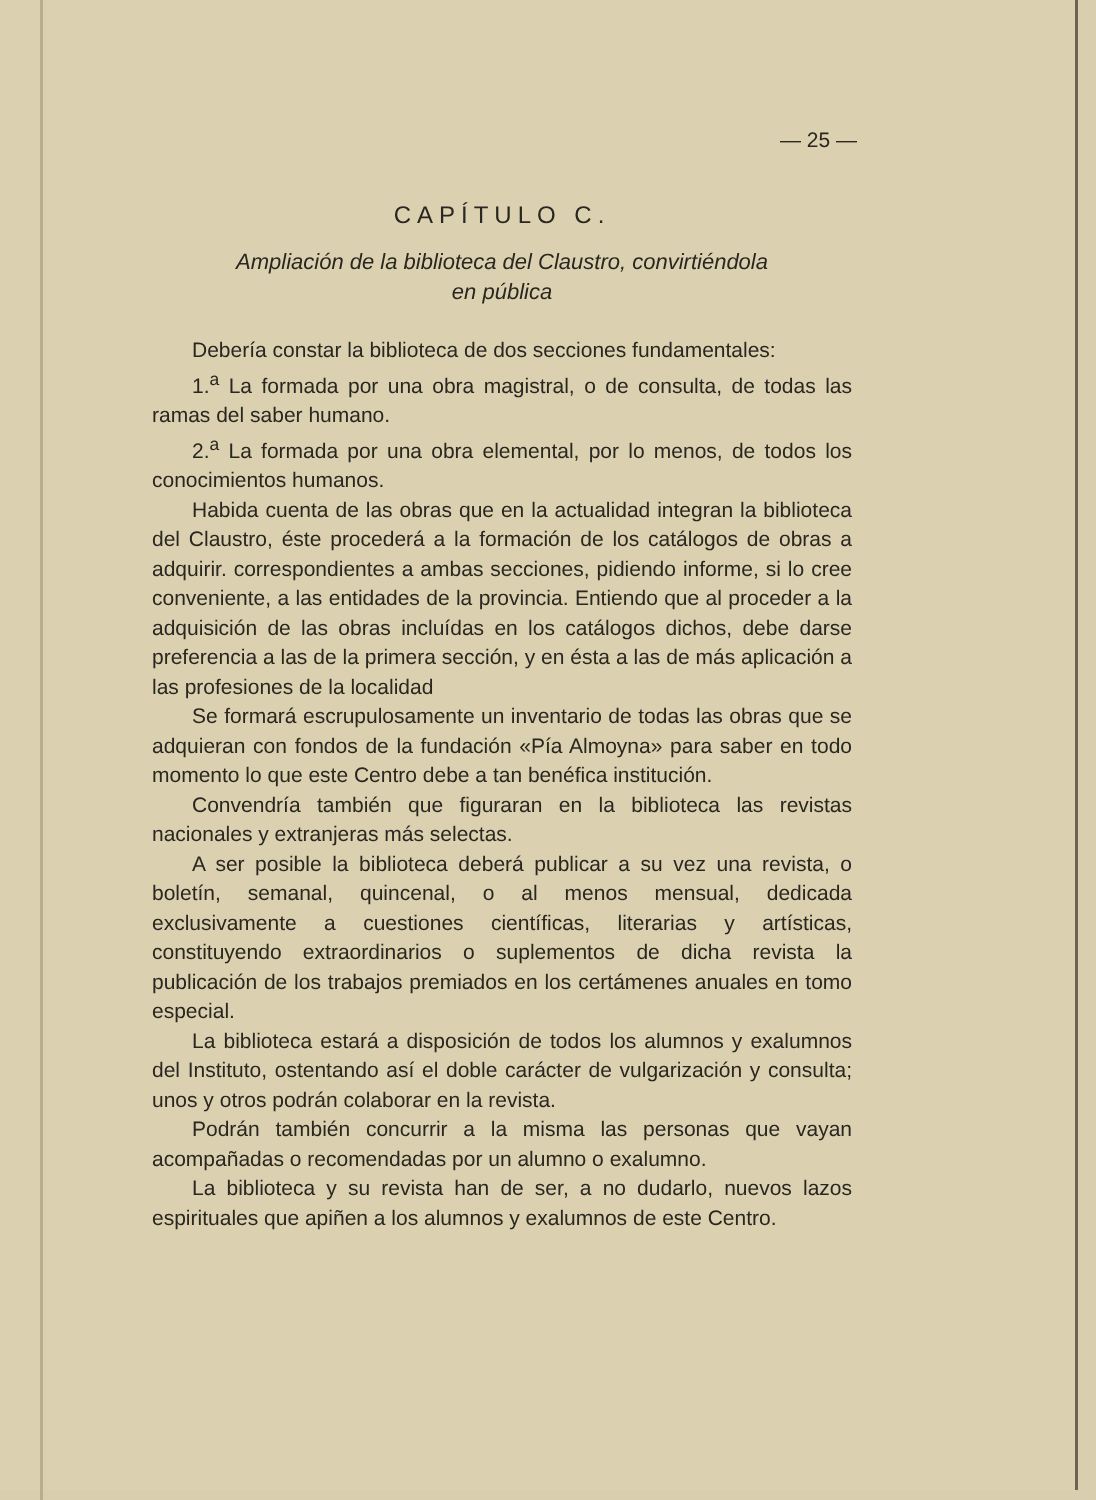— 25 —
CAPÍTULO C.
Ampliación de la biblioteca del Claustro, convirtiéndola
en pública
Debería constar la biblioteca de dos secciones fundamentales:
1.<sup>a</sup> La formada por una obra magistral, o de consulta, de todas las ramas del saber humano.
2.<sup>a</sup> La formada por una obra elemental, por lo menos, de todos los conocimientos humanos.
Habida cuenta de las obras que en la actualidad integran la biblioteca del Claustro, éste procederá a la formación de los catálogos de obras a adquirir. correspondientes a ambas secciones, pidiendo informe, si lo cree conveniente, a las entidades de la provincia. Entiendo que al proceder a la adquisición de las obras incluídas en los catálogos dichos, debe darse preferencia a las de la primera sección, y en ésta a las de más aplicación a las profesiones de la localidad
Se formará escrupulosamente un inventario de todas las obras que se adquieran con fondos de la fundación «Pía Almoyna» para saber en todo momento lo que este Centro debe a tan benéfica institución.
Convendría también que figuraran en la biblioteca las revistas nacionales y extranjeras más selectas.
A ser posible la biblioteca deberá publicar a su vez una revista, o boletín, semanal, quincenal, o al menos mensual, dedicada exclusivamente a cuestiones científicas, literarias y artísticas, constituyendo extraordinarios o suplementos de dicha revista la publicación de los trabajos premiados en los certámenes anuales en tomo especial.
La biblioteca estará a disposición de todos los alumnos y exalumnos del Instituto, ostentando así el doble carácter de vulgarización y consulta; unos y otros podrán colaborar en la revista.
Podrán también concurrir a la misma las personas que vayan acompañadas o recomendadas por un alumno o exalumno.
La biblioteca y su revista han de ser, a no dudarlo, nuevos lazos espirituales que apiñen a los alumnos y exalumnos de este Centro.